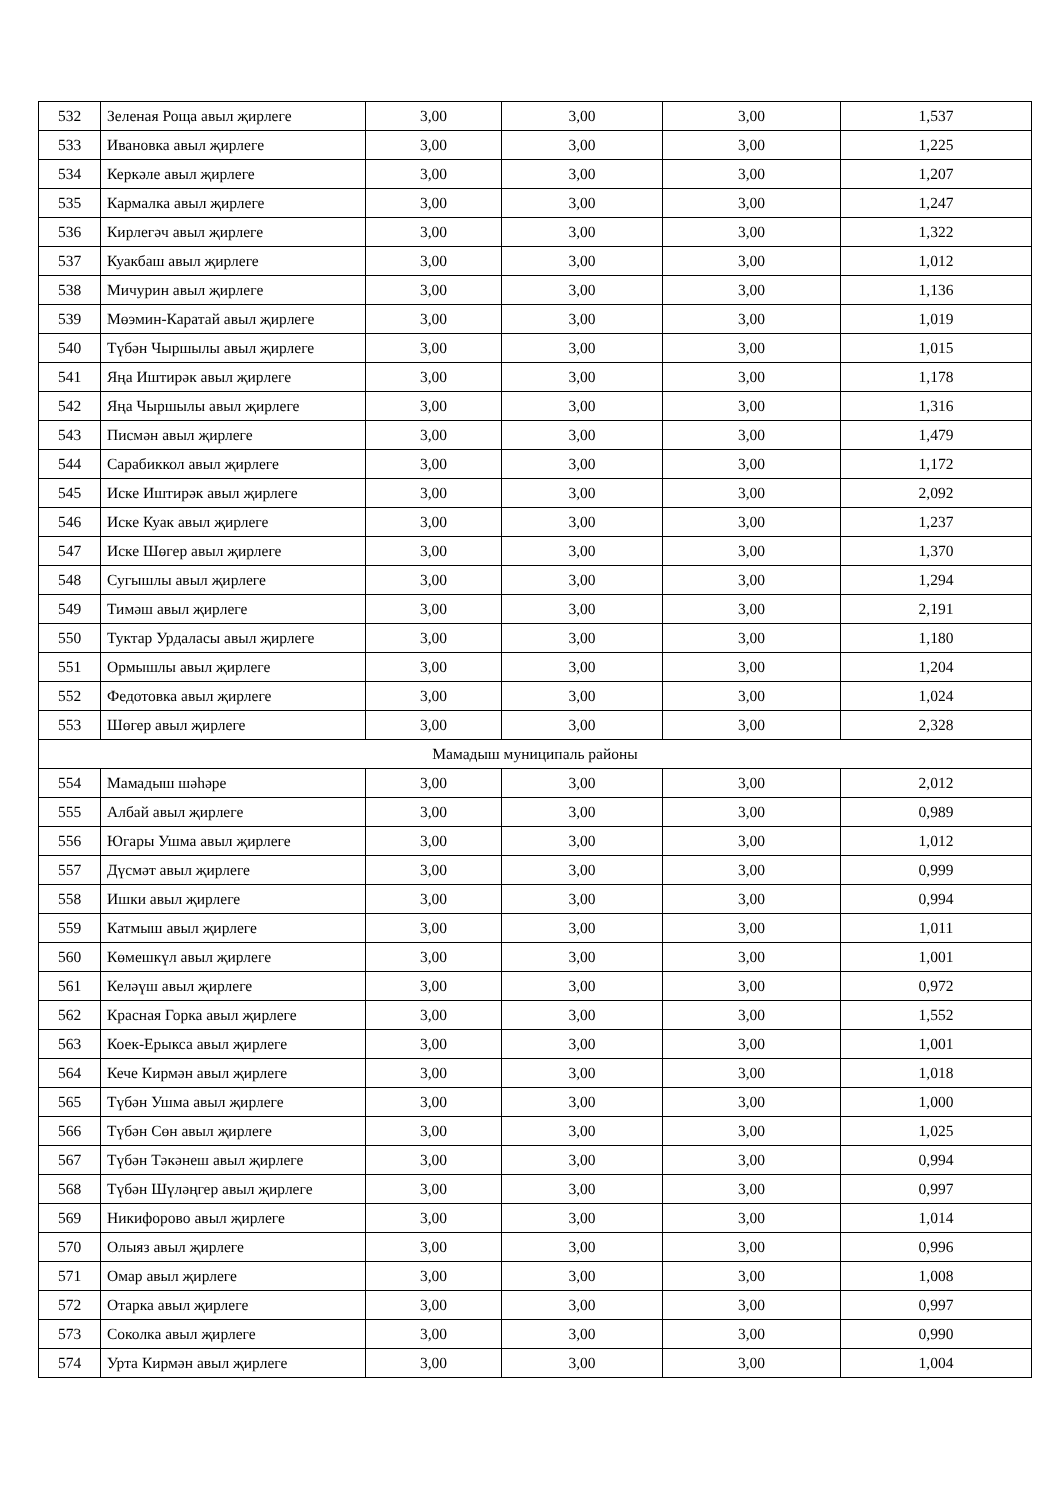| 532 | Зеленая Роща авыл җирлеге | 3,00 | 3,00 | 3,00 | 1,537 |
| 533 | Ивановка авыл җирлеге | 3,00 | 3,00 | 3,00 | 1,225 |
| 534 | Керкәле авыл җирлеге | 3,00 | 3,00 | 3,00 | 1,207 |
| 535 | Кармалка авыл җирлеге | 3,00 | 3,00 | 3,00 | 1,247 |
| 536 | Кирлегәч авыл җирлеге | 3,00 | 3,00 | 3,00 | 1,322 |
| 537 | Куакбаш авыл җирлеге | 3,00 | 3,00 | 3,00 | 1,012 |
| 538 | Мичурин авыл җирлеге | 3,00 | 3,00 | 3,00 | 1,136 |
| 539 | Мөэмин-Каратай авыл җирлеге | 3,00 | 3,00 | 3,00 | 1,019 |
| 540 | Түбән Чыршылы авыл җирлеге | 3,00 | 3,00 | 3,00 | 1,015 |
| 541 | Яңа Иштирәк авыл җирлеге | 3,00 | 3,00 | 3,00 | 1,178 |
| 542 | Яңа Чыршылы авыл җирлеге | 3,00 | 3,00 | 3,00 | 1,316 |
| 543 | Писмән авыл җирлеге | 3,00 | 3,00 | 3,00 | 1,479 |
| 544 | Сарабиккол авыл җирлеге | 3,00 | 3,00 | 3,00 | 1,172 |
| 545 | Иске Иштирәк авыл җирлеге | 3,00 | 3,00 | 3,00 | 2,092 |
| 546 | Иске Куак авыл җирлеге | 3,00 | 3,00 | 3,00 | 1,237 |
| 547 | Иске Шөгер авыл җирлеге | 3,00 | 3,00 | 3,00 | 1,370 |
| 548 | Сугышлы авыл җирлеге | 3,00 | 3,00 | 3,00 | 1,294 |
| 549 | Тимәш авыл җирлеге | 3,00 | 3,00 | 3,00 | 2,191 |
| 550 | Туктар Урдаласы авыл җирлеге | 3,00 | 3,00 | 3,00 | 1,180 |
| 551 | Ормышлы авыл җирлеге | 3,00 | 3,00 | 3,00 | 1,204 |
| 552 | Федотовка авыл җирлеге | 3,00 | 3,00 | 3,00 | 1,024 |
| 553 | Шөгер авыл җирлеге | 3,00 | 3,00 | 3,00 | 2,328 |
| Мамадыш муниципаль районы | | | | | |
| 554 | Мамадыш шәһәре | 3,00 | 3,00 | 3,00 | 2,012 |
| 555 | Албай авыл җирлеге | 3,00 | 3,00 | 3,00 | 0,989 |
| 556 | Югары Ушма авыл җирлеге | 3,00 | 3,00 | 3,00 | 1,012 |
| 557 | Дүсмәт авыл җирлеге | 3,00 | 3,00 | 3,00 | 0,999 |
| 558 | Ишки авыл җирлеге | 3,00 | 3,00 | 3,00 | 0,994 |
| 559 | Катмыш авыл җирлеге | 3,00 | 3,00 | 3,00 | 1,011 |
| 560 | Көмешкүл авыл җирлеге | 3,00 | 3,00 | 3,00 | 1,001 |
| 561 | Келәүш авыл җирлеге | 3,00 | 3,00 | 3,00 | 0,972 |
| 562 | Красная Горка авыл җирлеге | 3,00 | 3,00 | 3,00 | 1,552 |
| 563 | Коек-Ерыкса авыл җирлеге | 3,00 | 3,00 | 3,00 | 1,001 |
| 564 | Кече Кирмән авыл җирлеге | 3,00 | 3,00 | 3,00 | 1,018 |
| 565 | Түбән Ушма авыл җирлеге | 3,00 | 3,00 | 3,00 | 1,000 |
| 566 | Түбән Сөн авыл җирлеге | 3,00 | 3,00 | 3,00 | 1,025 |
| 567 | Түбән Тәкәнеш авыл җирлеге | 3,00 | 3,00 | 3,00 | 0,994 |
| 568 | Түбән Шүләңгер авыл җирлеге | 3,00 | 3,00 | 3,00 | 0,997 |
| 569 | Никифорово авыл җирлеге | 3,00 | 3,00 | 3,00 | 1,014 |
| 570 | Олыяз авыл җирлеге | 3,00 | 3,00 | 3,00 | 0,996 |
| 571 | Омар авыл җирлеге | 3,00 | 3,00 | 3,00 | 1,008 |
| 572 | Отарка авыл җирлеге | 3,00 | 3,00 | 3,00 | 0,997 |
| 573 | Соколка авыл җирлеге | 3,00 | 3,00 | 3,00 | 0,990 |
| 574 | Урта Кирмән авыл җирлеге | 3,00 | 3,00 | 3,00 | 1,004 |